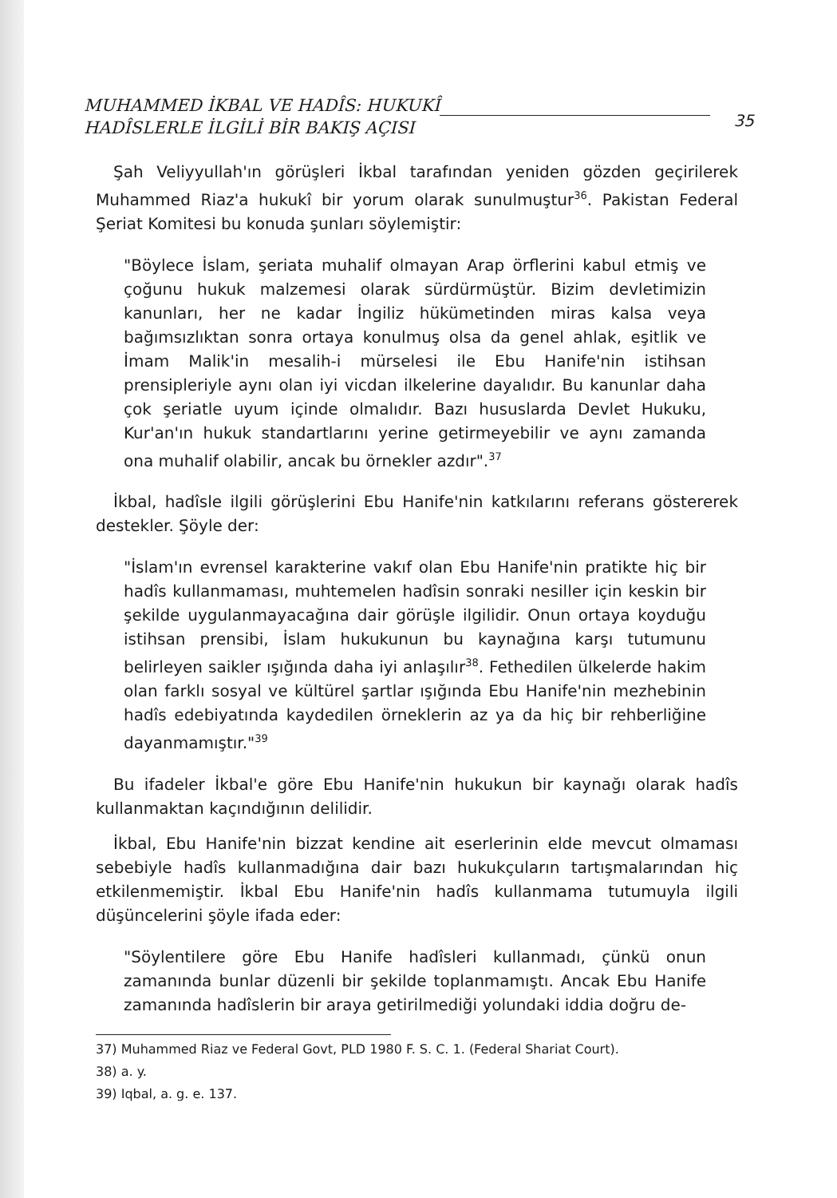MUHAMMED İKBAL VE HADÎS: HUKUKÎ
HADÎSLERLE İLGİLİ BİR BAKIŞ AÇISI
35
Şah Veliyyullah'ın görüşleri İkbal tarafından yeniden gözden geçirilerek Muhammed Riaz'a hukukî bir yorum olarak sunulmuştur<sup>36</sup>. Pakistan Federal Şeriat Komitesi bu konuda şunları söylemiştir:
"Böylece İslam, şeriata muhalif olmayan Arap örflerini kabul etmiş ve çoğunu hukuk malzemesi olarak sürdürmüştür. Bizim devletimizin kanunları, her ne kadar İngiliz hükümetinden miras kalsa veya bağımsızlıktan sonra ortaya konulmuş olsa da genel ahlak, eşitlik ve İmam Malik'in mesalih-i mürselesi ile Ebu Hanife'nin istihsan prensipleriyle aynı olan iyi vicdan ilkelerine dayalıdır. Bu kanunlar daha çok şeriatle uyum içinde olmalıdır. Bazı hususlarda Devlet Hukuku, Kur'an'ın hukuk standartlarını yerine getirmeyebilir ve aynı zamanda ona muhalif olabilir, ancak bu örnekler azdır".<sup>37</sup>
İkbal, hadîsle ilgili görüşlerini Ebu Hanife'nin katkılarını referans göstererek destekler. Şöyle der:
"İslam'ın evrensel karakterine vakıf olan Ebu Hanife'nin pratikte hiç bir hadîs kullanmaması, muhtemelen hadîsin sonraki nesiller için keskin bir şekilde uygulanmayacağına dair görüşle ilgilidir. Onun ortaya koyduğu istihsan prensibi, İslam hukukunun bu kaynağına karşı tutumunu belirleyen saikler ışığında daha iyi anlaşılır<sup>38</sup>. Fethedilen ülkelerde hakim olan farklı sosyal ve kültürel şartlar ışığında Ebu Hanife'nin mezhebinin hadîs edebiyatında kaydedilen örneklerin az ya da hiç bir rehberliğine dayanmamıştır."<sup>39</sup>
Bu ifadeler İkbal'e göre Ebu Hanife'nin hukukun bir kaynağı olarak hadîs kullanmaktan kaçındığının delilidir.
İkbal, Ebu Hanife'nin bizzat kendine ait eserlerinin elde mevcut olmaması sebebiyle hadîs kullanmadığına dair bazı hukukçuların tartışmalarından hiç etkilenmemiştir. İkbal Ebu Hanife'nin hadîs kullanmama tutumuyla ilgili düşüncelerini şöyle ifada eder:
"Söylentilere göre Ebu Hanife hadîsleri kullanmadı, çünkü onun zamanında bunlar düzenli bir şekilde toplanmamıştı. Ancak Ebu Hanife zamanında hadîslerin bir araya getirilmediği yolundaki iddia doğru de-
37) Muhammed Riaz ve Federal Govt, PLD 1980 F. S. C. 1. (Federal Shariat Court).
38) a. y.
39) Iqbal, a. g. e. 137.